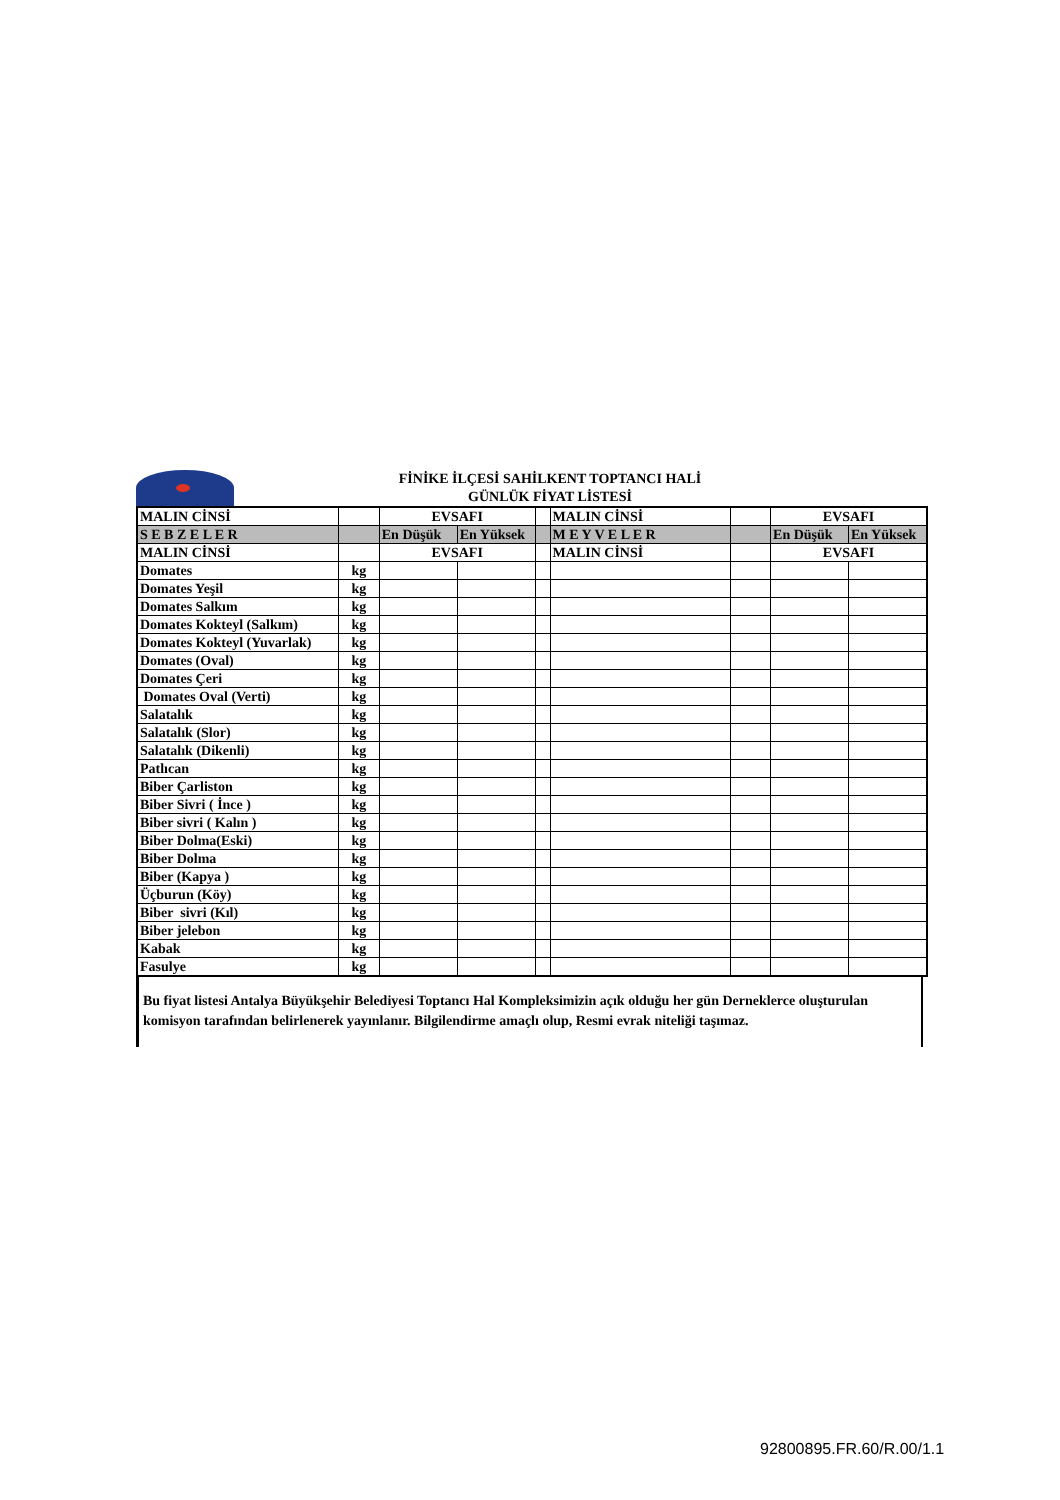FİNİKE İLÇESİ SAHİLKENT TOPTANCI HALİ
GÜNLÜK FİYAT LİSTESİ
| MALIN CİNSİ | | EVSAFI | | | MALIN CİNSİ | | EVSAFI | |
| S E B Z E L E R | | En Düşük | En Yüksek | | M E Y V E L E R | | En Düşük | En Yüksek |
| MALIN CİNSİ | | EVSAFI | | | MALIN CİNSİ | | EVSAFI | |
| Domates | kg | | | | | | | |
| Domates Yeşil | kg | | | | | | | |
| Domates Salkım | kg | | | | | | | |
| Domates Kokteyl (Salkım) | kg | | | | | | | |
| Domates Kokteyl (Yuvarlak) | kg | | | | | | | |
| Domates (Oval) | kg | | | | | | | |
| Domates Çeri | kg | | | | | | | |
| Domates Oval (Verti) | kg | | | | | | | |
| Salatalık | kg | | | | | | | |
| Salatalık (Slor) | kg | | | | | | | |
| Salatalık (Dikenli) | kg | | | | | | | |
| Patlıcan | kg | | | | | | | |
| Biber Çarliston | kg | | | | | | | |
| Biber Sivri ( İnce ) | kg | | | | | | | |
| Biber sivri ( Kalın ) | kg | | | | | | | |
| Biber Dolma(Eski) | kg | | | | | | | |
| Biber Dolma | kg | | | | | | | |
| Biber (Kapya ) | kg | | | | | | | |
| Üçburun (Köy) | kg | | | | | | | |
| Biber sivri (Kıl) | kg | | | | | | | |
| Biber jelebon | kg | | | | | | | |
| Kabak | kg | | | | | | | |
| Fasulye | kg | | | | | | | |
Bu fiyat listesi Antalya Büyükşehir Belediyesi Toptancı Hal Kompleksimizin açık olduğu her gün Derneklerce oluşturulan komisyon tarafından belirlenerek yayınlanır. Bilgilendirme amaçlı olup, Resmi evrak niteliği taşımaz.
92800895.FR.60/R.00/1.1